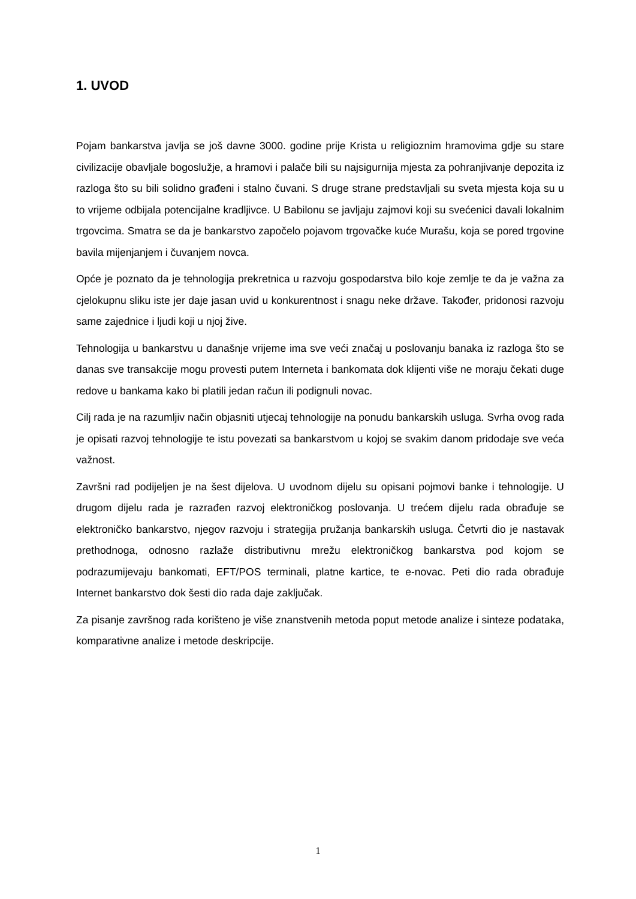1. UVOD
Pojam bankarstva javlja se još davne 3000. godine prije Krista u religioznim hramovima gdje su stare civilizacije obavljale bogoslužje, a hramovi i palače bili su najsigurnija mjesta za pohranjivanje depozita iz razloga što su bili solidno građeni i stalno čuvani. S druge strane predstavljali su sveta mjesta koja su u to vrijeme odbijala potencijalne kradljivce. U Babilonu se javljaju zajmovi koji su svećenici davali lokalnim trgovcima. Smatra se da je bankarstvo započelo pojavom trgovačke kuće Murašu, koja se pored trgovine bavila mijenjanjem i čuvanjem novca.
Opće je poznato da je tehnologija prekretnica u razvoju gospodarstva bilo koje zemlje te da je važna za cjelokupnu sliku iste jer daje jasan uvid u konkurentnost i snagu neke države. Također, pridonosi razvoju same zajednice i ljudi koji u njoj žive.
Tehnologija u bankarstvu u današnje vrijeme ima sve veći značaj u poslovanju banaka iz razloga što se danas sve transakcije mogu provesti putem Interneta i bankomata dok klijenti više ne moraju čekati duge redove u bankama kako bi platili jedan račun ili podignuli novac.
Cilj rada je na razumljiv način objasniti utjecaj tehnologije na ponudu bankarskih usluga. Svrha ovog rada je opisati razvoj tehnologije te istu povezati sa bankarstvom u kojoj se svakim danom pridodaje sve veća važnost.
Završni rad podijeljen je na šest dijelova. U uvodnom dijelu su opisani pojmovi banke i tehnologije. U drugom dijelu rada je razrađen razvoj elektroničkog poslovanja. U trećem dijelu rada obrađuje se elektroničko bankarstvo, njegov razvoju i strategija pružanja bankarskih usluga. Četvrti dio je nastavak prethodnoga, odnosno razlaže distributivnu mrežu elektroničkog bankarstva pod kojom se podrazumijevaju bankomati, EFT/POS terminali, platne kartice, te e-novac. Peti dio rada obrađuje Internet bankarstvo dok šesti dio rada daje zaključak.
Za pisanje završnog rada korišteno je više znanstvenih metoda poput metode analize i sinteze podataka, komparativne analize i metode deskripcije.
1